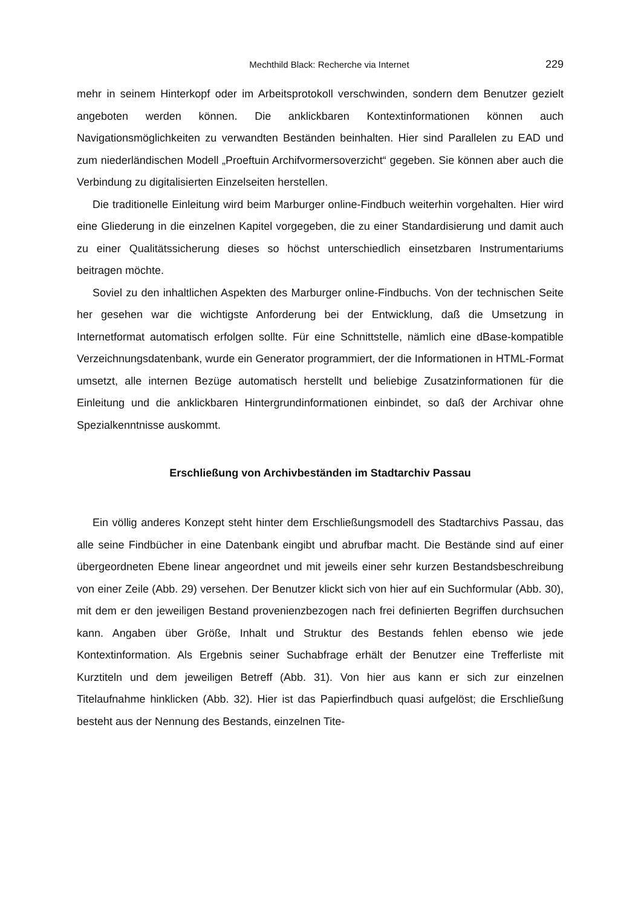Mechthild Black: Recherche via Internet 229
mehr in seinem Hinterkopf oder im Arbeitsprotokoll verschwinden, sondern dem Benutzer gezielt angeboten werden können. Die anklickbaren Kontextinformationen können auch Navigationsmöglichkeiten zu verwandten Beständen beinhalten. Hier sind Parallelen zu EAD und zum niederländischen Modell „Proeftuin Archifvormersoverzicht“ gegeben. Sie können aber auch die Verbindung zu digitalisierten Einzelseiten herstellen.
Die traditionelle Einleitung wird beim Marburger online-Findbuch weiterhin vorgehalten. Hier wird eine Gliederung in die einzelnen Kapitel vorgegeben, die zu einer Standardisierung und damit auch zu einer Qualitätssicherung dieses so höchst unterschiedlich einsetzbaren Instrumentariums beitragen möchte.
Soviel zu den inhaltlichen Aspekten des Marburger online-Findbuchs. Von der technischen Seite her gesehen war die wichtigste Anforderung bei der Entwicklung, daß die Umsetzung in Internetformat automatisch erfolgen sollte. Für eine Schnittstelle, nämlich eine dBase-kompatible Verzeichnungsdatenbank, wurde ein Generator programmiert, der die Informationen in HTML-Format umsetzt, alle internen Bezüge automatisch herstellt und beliebige Zusatzinformationen für die Einleitung und die anklickbaren Hintergrundinformationen einbindet, so daß der Archivar ohne Spezialkenntnisse auskommt.
Erschließung von Archivbeständen im Stadtarchiv Passau
Ein völlig anderes Konzept steht hinter dem Erschließungsmodell des Stadtarchivs Passau, das alle seine Findbücher in eine Datenbank eingibt und abrufbar macht. Die Bestände sind auf einer übergeordneten Ebene linear angeordnet und mit jeweils einer sehr kurzen Bestandsbeschreibung von einer Zeile (Abb. 29) versehen. Der Benutzer klickt sich von hier auf ein Suchformular (Abb. 30), mit dem er den jeweiligen Bestand provenienzbezogen nach frei definierten Begriffen durchsuchen kann. Angaben über Größe, Inhalt und Struktur des Bestands fehlen ebenso wie jede Kontextinformation. Als Ergebnis seiner Suchabfrage erhält der Benutzer eine Trefferliste mit Kurztiteln und dem jeweiligen Betreff (Abb. 31). Von hier aus kann er sich zur einzelnen Titelaufnahme hinklicken (Abb. 32). Hier ist das Papierfindbuch quasi aufgelöst; die Erschließung besteht aus der Nennung des Bestands, einzelnen Tite-